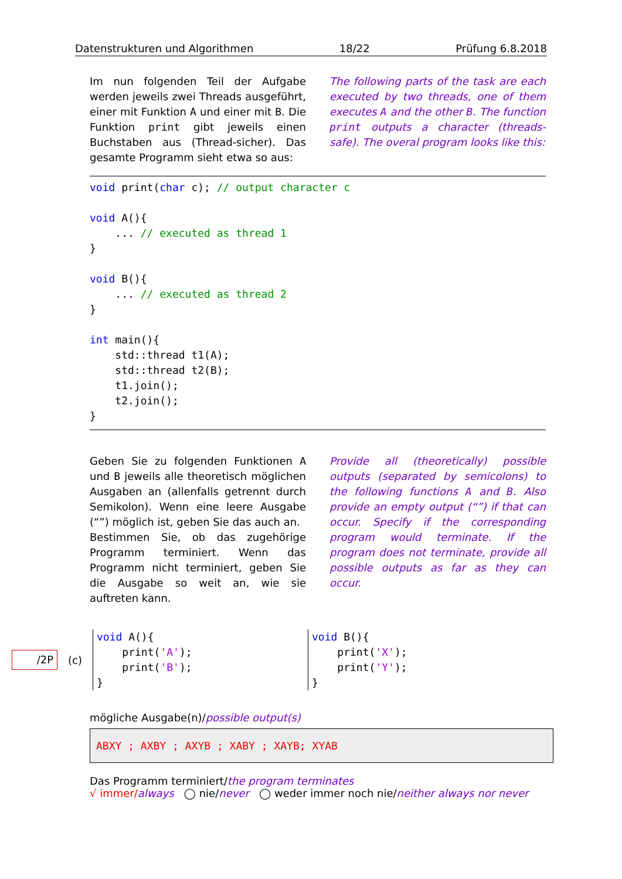Datenstrukturen und Algorithmen 18/22 Prüfung 6.8.2018
Im nun folgenden Teil der Aufgabe werden jeweils zwei Threads ausgeführt, einer mit Funktion A und einer mit B. Die Funktion print gibt jeweils einen Buchstaben aus (Thread-sicher). Das gesamte Programm sieht etwa so aus:
The following parts of the task are each executed by two threads, one of them executes A and the other B. The function print outputs a character (threads-safe). The overal program looks like this:
void print(char c); // output character c

void A(){
    ... // executed as thread 1
}

void B(){
    ... // executed as thread 2
}

int main(){
    std::thread t1(A);
    std::thread t2(B);
    t1.join();
    t2.join();
}
Geben Sie zu folgenden Funktionen A und B jeweils alle theoretisch möglichen Ausgaben an (allenfalls getrennt durch Semikolon). Wenn eine leere Ausgabe (“”) möglich ist, geben Sie das auch an.
Bestimmen Sie, ob das zugehörige Programm terminiert. Wenn das Programm nicht terminiert, geben Sie die Ausgabe so weit an, wie sie auftreten kann.
Provide all (theoretically) possible outputs (separated by semicolons) to the following functions A and B. Also provide an empty output (“”) if that can occur. Specify if the corresponding program would terminate. If the program does not terminate, provide all possible outputs as far as they can occur.
/2P
(c)
void A(){
    print('A');
    print('B');
}
void B(){
    print('X');
    print('Y');
}
mögliche Ausgabe(n)/possible output(s)
ABXY ; AXBY ; AXYB ; XABY ; XAYB; XYAB
Das Programm terminiert/the program terminates
√ immer/always ◯ nie/never ◯ weder immer noch nie/neither always nor never